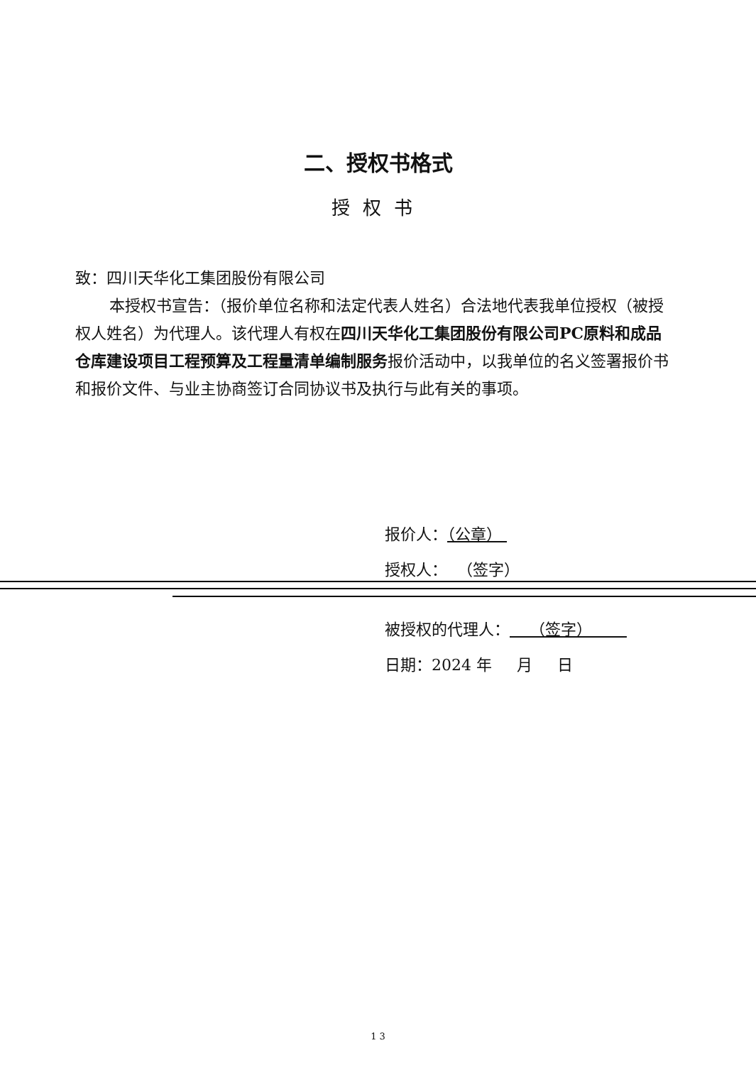二、授权书格式
授权书
致：四川天华化工集团股份有限公司
本授权书宣告：（报价单位名称和法定代表人姓名）合法地代表我单位授权（被授权人姓名）为代理人。该代理人有权在四川天华化工集团股份有限公司PC原料和成品仓库建设项目工程预算及工程量清单编制服务报价活动中，以我单位的名义签署报价书和报价文件、与业主协商签订合同协议书及执行与此有关的事项。
报价人：（公章）
授权人： （签字）
被授权的代理人： （签字）
日期：2024 年 月 日
1 3